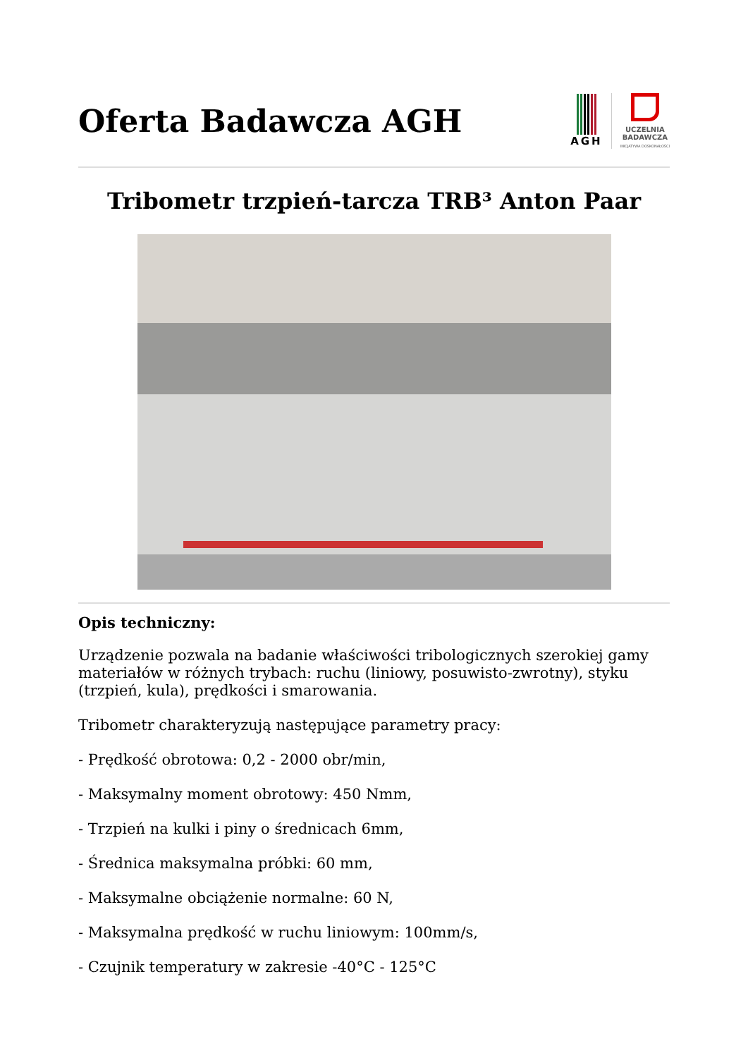Oferta Badawcza AGH
AGH
UCZELNIA
BADAWCZA
INICJATYWA DOSKONAŁOŚCI
Tribometr trzpień-tarcza TRB³ Anton Paar
Opis techniczny:
Urządzenie pozwala na badanie właściwości tribologicznych szerokiej gamy materiałów w różnych trybach: ruchu (liniowy, posuwisto-zwrotny), styku (trzpień, kula), prędkości i smarowania.
Tribometr charakteryzują następujące parametry pracy:
- Prędkość obrotowa: 0,2 - 2000 obr/min,
- Maksymalny moment obrotowy: 450 Nmm,
- Trzpień na kulki i piny o średnicach 6mm,
- Średnica maksymalna próbki: 60 mm,
- Maksymalne obciążenie normalne: 60 N,
- Maksymalna prędkość w ruchu liniowym: 100mm/s,
- Czujnik temperatury w zakresie -40°C - 125°C